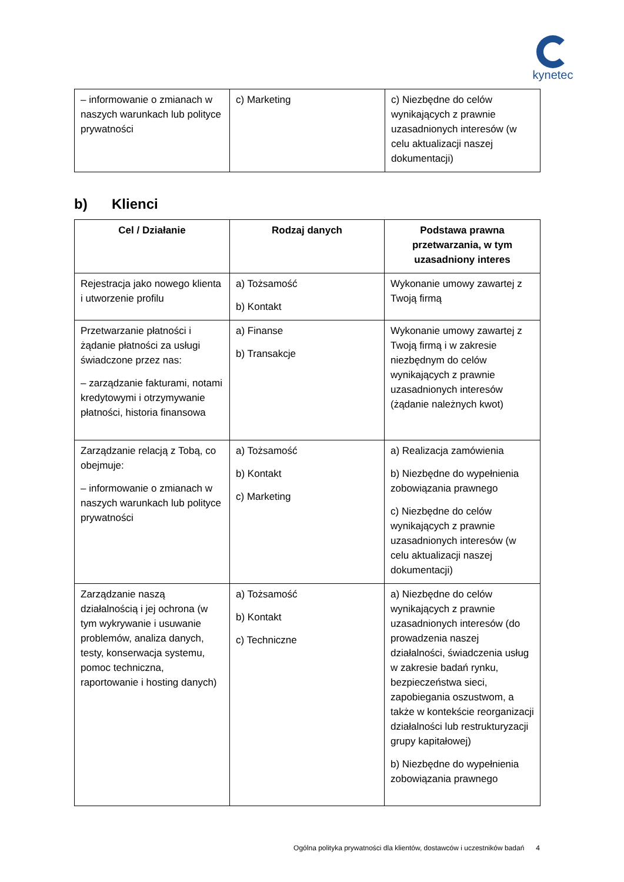kynetec
| – informowanie o zmianach w naszych warunkach lub polityce prywatności | c) Marketing | c) Niezbędne do celów wynikających z prawnie uzasadnionych interesów (w celu aktualizacji naszej dokumentacji) |
b) Klienci
| Cel / Działanie | Rodzaj danych | Podstawa prawna przetwarzania, w tym uzasadniony interes |
| --- | --- | --- |
| Rejestracja jako nowego klienta i utworzenie profilu | a) Tożsamość b) Kontakt | Wykonanie umowy zawartej z Twoją firmą |
| Przetwarzanie płatności i żądanie płatności za usługi świadczone przez nas: – zarządzanie fakturami, notami kredytowymi i otrzymywanie płatności, historia finansowa | a) Finanse b) Transakcje | Wykonanie umowy zawartej z Twoją firmą i w zakresie niezbędnym do celów wynikających z prawnie uzasadnionych interesów (żądanie należnych kwot) |
| Zarządzanie relacją z Tobą, co obejmuje: – informowanie o zmianach w naszych warunkach lub polityce prywatności | a) Tożsamość b) Kontakt c) Marketing | a) Realizacja zamówienia b) Niezbędne do wypełnienia zobowiązania prawnego c) Niezbędne do celów wynikających z prawnie uzasadnionych interesów (w celu aktualizacji naszej dokumentacji) |
| Zarządzanie naszą działalnością i jej ochrona (w tym wykrywanie i usuwanie problemów, analiza danych, testy, konserwacja systemu, pomoc techniczna, raportowanie i hosting danych) | a) Tożsamość b) Kontakt c) Techniczne | a) Niezbędne do celów wynikających z prawnie uzasadnionych interesów (do prowadzenia naszej działalności, świadczenia usług w zakresie badań rynku, bezpieczeństwa sieci, zapobiegania oszustwom, a także w kontekście reorganizacji działalności lub restrukturyzacji grupy kapitałowej) b) Niezbędne do wypełnienia zobowiązania prawnego |
Ogólna polityka prywatności dla klientów, dostawców i uczestników badań 4